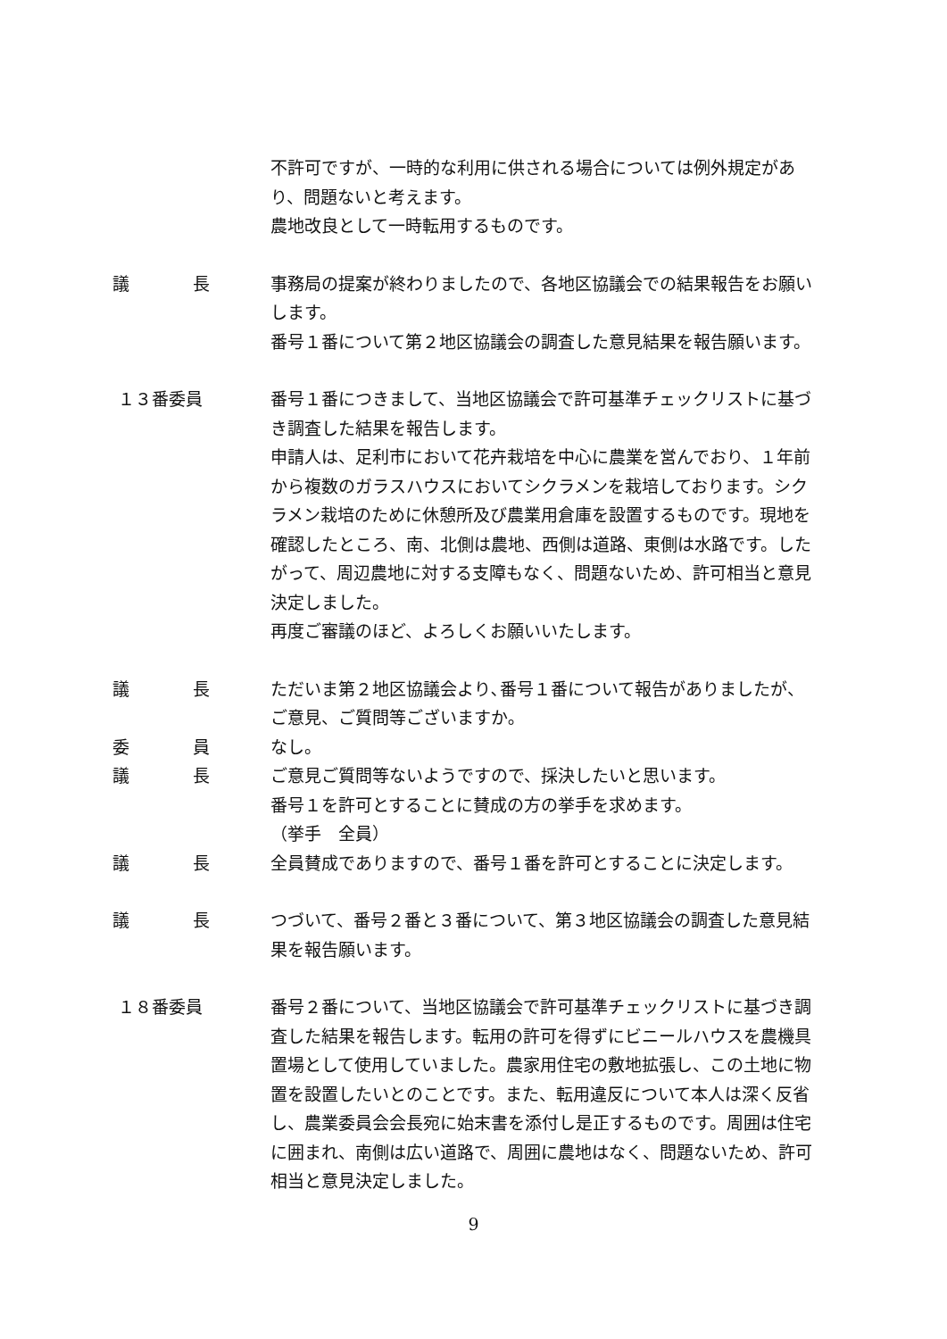不許可ですが、一時的な利用に供される場合については例外規定があり、問題ないと考えます。
農地改良として一時転用するものです。
議 長 事務局の提案が終わりましたので、各地区協議会での結果報告をお願いします。
番号１番について第２地区協議会の調査した意見結果を報告願います。
１３番委員 番号１番につきまして、当地区協議会で許可基準チェックリストに基づき調査した結果を報告します。
申請人は、足利市において花卉栽培を中心に農業を営んでおり、１年前から複数のガラスハウスにおいてシクラメンを栽培しております。シクラメン栽培のために休憩所及び農業用倉庫を設置するものです。現地を確認したところ、南、北側は農地、西側は道路、東側は水路です。したがって、周辺農地に対する支障もなく、問題ないため、許可相当と意見決定しました。
再度ご審議のほど、よろしくお願いいたします。
議 長 ただいま第２地区協議会より､番号１番について報告がありましたが、ご意見、ご質問等ございますか｡
委 員 なし。
議 長 ご意見ご質問等ないようですので、採決したいと思います。
番号１を許可とすることに賛成の方の挙手を求めます。
（挙手　全員）
議 長 全員賛成でありますので、番号１番を許可とすることに決定します。
議 長 つづいて、番号２番と３番について、第３地区協議会の調査した意見結果を報告願います。
１８番委員 番号２番について、当地区協議会で許可基準チェックリストに基づき調査した結果を報告します。転用の許可を得ずにビニールハウスを農機具置場として使用していました。農家用住宅の敷地拡張し、この土地に物置を設置したいとのことです。また、転用違反について本人は深く反省し、農業委員会会長宛に始末書を添付し是正するものです。周囲は住宅に囲まれ、南側は広い道路で、周囲に農地はなく、問題ないため、許可相当と意見決定しました。
9